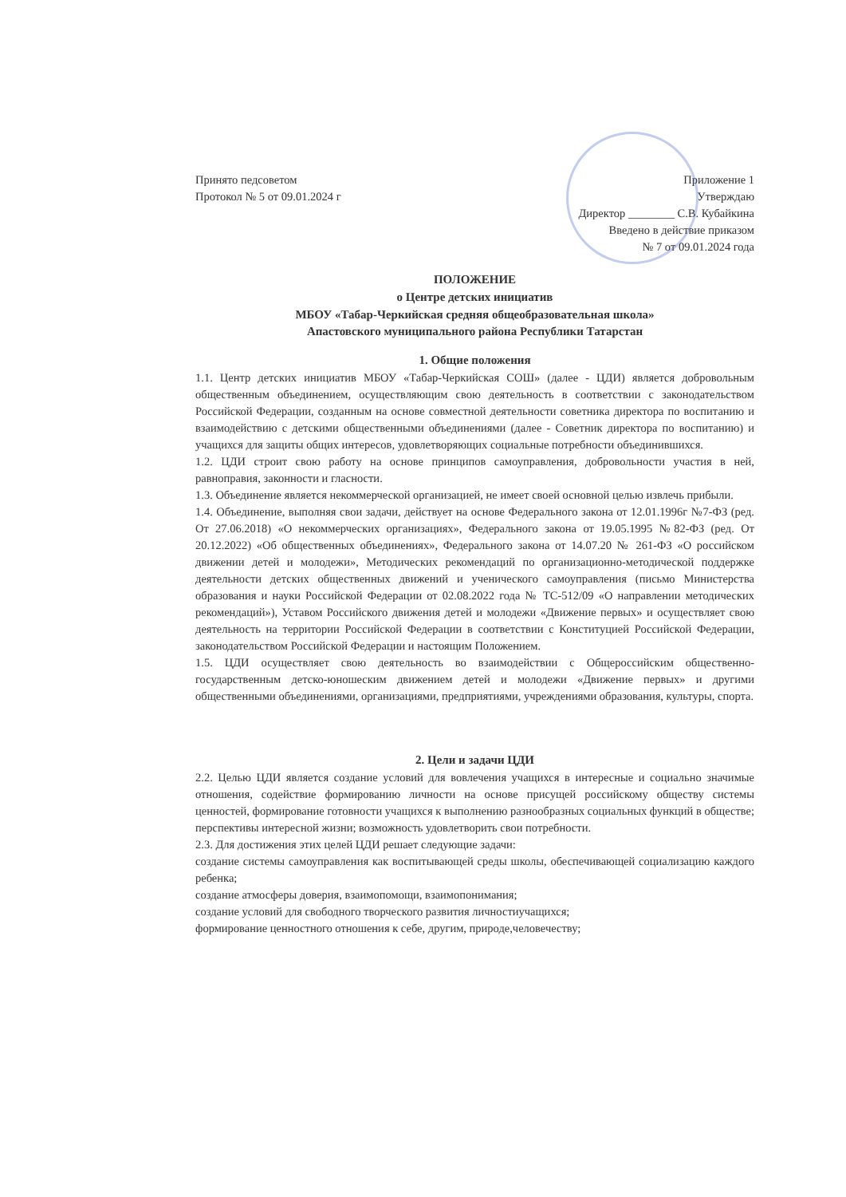Принято педсоветом
Протокол № 5 от 09.01.2024 г
Приложение 1
Утверждаю
Директор ________ С.В. Кубайкина
Введено в действие приказом
№ 7 от 09.01.2024 года
ПОЛОЖЕНИЕ
о Центре детских инициатив
МБОУ «Табар-Черкийская средняя общеобразовательная школа»
Апастовского муниципального района Республики Татарстан
1. Общие положения
1.1. Центр детских инициатив МБОУ «Табар-Черкийская СОШ» (далее - ЦДИ) является добровольным общественным объединением, осуществляющим свою деятельность в соответствии с законодательством Российской Федерации, созданным на основе совместной деятельности советника директора по воспитанию и взаимодействию с детскими общественными объединениями (далее - Советник директора по воспитанию) и учащихся для защиты общих интересов, удовлетворяющих социальные потребности объединившихся.
1.2. ЦДИ строит свою работу на основе принципов самоуправления, добровольности участия в ней, равноправия, законности и гласности.
1.3. Объединение является некоммерческой организацией, не имеет своей основной целью извлечь прибыли.
1.4. Объединение, выполняя свои задачи, действует на основе Федерального закона от 12.01.1996г №7-ФЗ (ред. От 27.06.2018) «О некоммерческих организациях», Федерального закона от 19.05.1995 №82-ФЗ (ред. От 20.12.2022) «Об общественных объединениях», Федерального закона от 14.07.20 № 261-ФЗ «О российском движении детей и молодежи», Методических рекомендаций по организационно-методической поддержке деятельности детских общественных движений и ученического самоуправления (письмо Министерства образования и науки Российской Федерации от 02.08.2022 года № ТС-512/09 «О направлении методических рекомендаций»), Уставом Российского движения детей и молодежи «Движение первых» и осуществляет свою деятельность на территории Российской Федерации в соответствии с Конституцией Российской Федерации, законодательством Российской Федерации и настоящим Положением.
1.5. ЦДИ осуществляет свою деятельность во взаимодействии с Общероссийским общественно-государственным детско-юношеским движением детей и молодежи «Движение первых» и другими общественными объединениями, организациями, предприятиями, учреждениями образования, культуры, спорта.
2. Цели и задачи ЦДИ
2.2. Целью ЦДИ является создание условий для вовлечения учащихся в интересные и социально значимые отношения, содействие формированию личности на основе присущей российскому обществу системы ценностей, формирование готовности учащихся к выполнению разнообразных социальных функций в обществе; перспективы интересной жизни; возможность удовлетворить свои потребности.
2.3. Для достижения этих целей ЦДИ решает следующие задачи:
создание системы самоуправления как воспитывающей среды школы, обеспечивающей социализацию каждого ребенка;
создание атмосферы доверия, взаимопомощи, взаимопонимания;
создание условий для свободного творческого развития личностиучащихся;
формирование ценностного отношения к себе, другим, природе,человечеству;